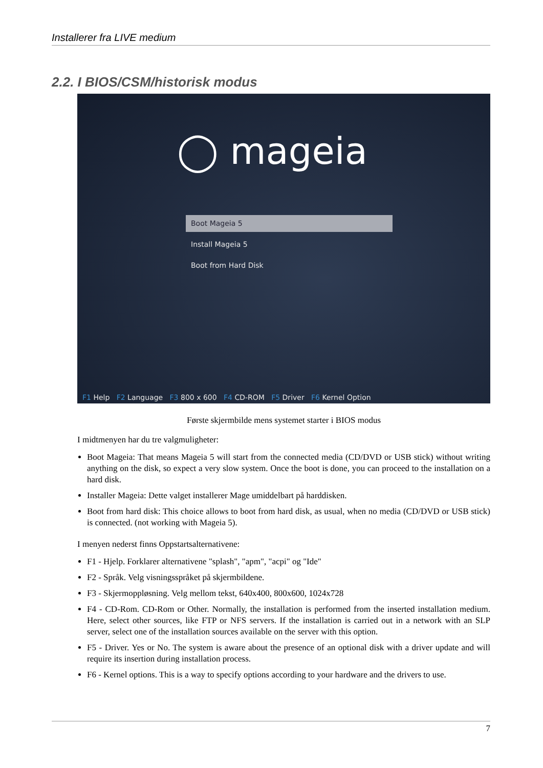Installerer fra LIVE medium
2.2. I BIOS/CSM/historisk modus
◯ mageia
Boot Mageia 5
Install Mageia 5
Boot from Hard Disk
F1 Help F2 Language F3 800 x 600 F4 CD-ROM F5 Driver F6 Kernel Option
Første skjermbilde mens systemet starter i BIOS modus
I midtmenyen har du tre valgmuligheter:
Boot Mageia: That means Mageia 5 will start from the connected media (CD/DVD or USB stick) without writing anything on the disk, so expect a very slow system. Once the boot is done, you can proceed to the installation on a hard disk.
Installer Mageia: Dette valget installerer Mage umiddelbart på harddisken.
Boot from hard disk: This choice allows to boot from hard disk, as usual, when no media (CD/DVD or USB stick) is connected. (not working with Mageia 5).
I menyen nederst finns Oppstartsalternativene:
F1 - Hjelp. Forklarer alternativene "splash", "apm", "acpi" og "Ide"
F2 - Språk. Velg visningsspråket på skjermbildene.
F3 - Skjermoppløsning. Velg mellom tekst, 640x400, 800x600, 1024x728
F4 - CD-Rom. CD-Rom or Other. Normally, the installation is performed from the inserted installation medium. Here, select other sources, like FTP or NFS servers. If the installation is carried out in a network with an SLP server, select one of the installation sources available on the server with this option.
F5 - Driver. Yes or No. The system is aware about the presence of an optional disk with a driver update and will require its insertion during installation process.
F6 - Kernel options. This is a way to specify options according to your hardware and the drivers to use.
7